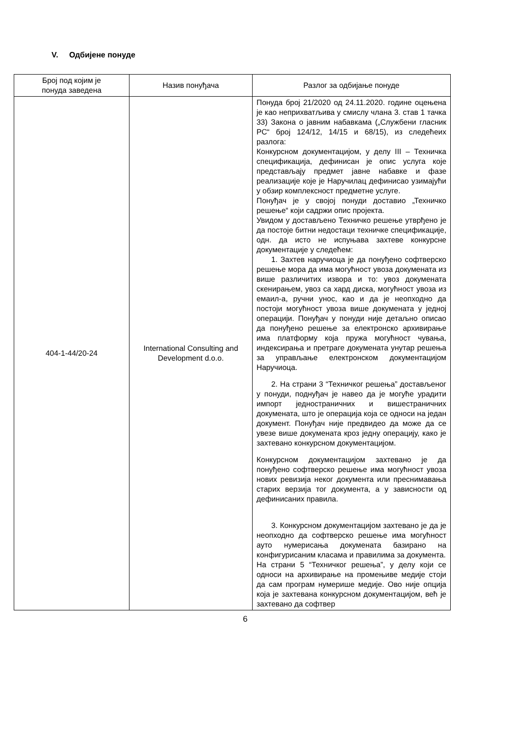V. Одбијене понуде
| Број под којим је понуда заведена | Назив понуђача | Разлог за одбијање понуде |
| --- | --- | --- |
| 404-1-44/20-24 | International Consulting and Development d.o.o. | Понуда број 21/2020 од 24.11.2020. године оцењена је као неприхватљива у смислу члана 3. став 1 тачка 33) Закона о јавним набавкама („Службени гласник РС“ број 124/12, 14/15 и 68/15), из следећеих разлога: Конкурсном документацијом, у делу III – Техничка спецификација, дефинисан је опис услуга које представљају предмет јавне набавке и фазе реализације које је Наручилац дефинисао узимајући у обзир комплексност предметне услуге. Понуђач је у својој понуди доставио „Техничко решење“ који садржи опис пројекта. Увидом у достављено Техничко решење утврђено је да постоје битни недостаци техничке спецификације, одн. да исто не испуњава захтеве конкурсне документације у следећем: 1. Захтев наручиоца је да понуђено софтверско решење мора да има могућност увоза докумената из више различитих извора и то: увоз докумената скенирањем, увоз са хард диска, могућност увоза из емаил-а, ручни унос, као и да је неопходно да постоји могућност увоза више докумената у једној операцији. Понуђач у понуди није детаљно описао да понуђено решење за електронско архивирање има платформу која пружа могућност чувања, индексирања и претраге докумената унутар решења за управљање електронском документацијом Наручиоца. 2. На страни 3 “Техничког решења” достављеног у понуди, поднуђач је навео да је могуће урадити импорт једностраничних и вишестраничних докумената, што је операција која се односи на један документ. Понуђач није предвидео да може да се увезе више докумената кроз једну операцију, како је захтевано конкурсном документацијом. Конкурсном документацијом захтевано је да понуђено софтверско решење има могућност увоза нових ревизија неког документа или преснимавања старих верзија тог документа, а у зависности од дефинисаних правила. 3. Конкурсном документацијом захтевано је да је неопходно да софтверско решење има могућност ауто нумерисања докумената базирано на конфигурисаним класама и правилима за документа. На страни 5 “Техничког решења”, у делу који се односи на архивирање на промењиве медије стоји да сам програм нумерише медије. Ово није опција која је захтевана конкурсном документацијом, већ је захтевано да софтвер |
6